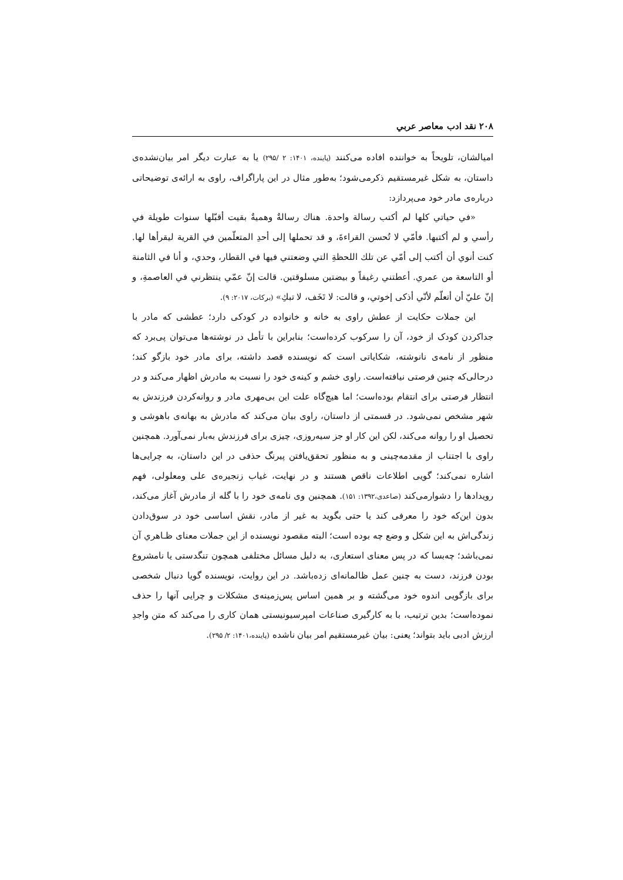۲۰۸ نقد ادب معاصر عربي
امیالشان، تلویحاً به خواننده افاده می‌کنند (پاینده، ۱۴۰۱: ۲ /۲۹۵) یا به عبارت دیگر امر بیان‌نشده‌ی داستان، به شکل غیرمستقیم ذکرمی‌شود؛ به‌طور مثال در این پاراگراف، راوی به ارائه‌ی توضیحاتی درباره‌ی مادر خود می‌پردازد:
«في حياتي كلها لم أكتب رسالة واحدة. هناك رسالةٌ وهميةٌ بقيت أقبّلها سنوات طويلة في رأسي و لم أكتبها. فأمّي لا تُحسن القراءةَ، و قد تحملها إلى أحدِ المتعلّمين في القرية ليقرأها لها. كنت أنوي أن أكتب إلى أمّي عن تلك اللحظةِ التي وضعتني فيها في القطار، وحدي، و أنا في الثامنة أو التاسعة من عمري. أعطتني رغيفاً و بيضتين مسلوقتين. قالت إنّ عمّي ينتظرني في العاصمةِ، و إنّ عليّ أن أتعلّم لأنّي أذكى إخوتي، و قالت: لا تَخَف، لا تبكِ» (بركات، ۲۰۱۷: ۹).
این جملات حکایت از عطش راوی به خانه و خانواده در کودکی دارد؛ عطشی که مادر با جداکردن کودک از خود، آن را سرکوب کرده‌است؛ بنابراین با تأمل در نوشته‌ها می‌توان پی‌برد که منظور از نامه‌ی نانوشته، شکایاتی است که نویسنده قصد داشته، برای مادر خود بازگو کند؛ درحالی‌که چنین فرصتی نیافته‌است. راوی خشم و کینه‌ی خود را نسبت به مادرش اظهار می‌کند و در انتظار فرصتی برای انتقام بوده‌است؛ اما هیچ‌گاه علت این بی‌مهری مادر و روانه‌کردن فرزندش به شهر مشخص نمی‌شود. در قسمتی از داستان، راوی بیان می‌کند که مادرش به بهانه‌ی باهوشی و تحصیل او را روانه می‌کند، لکن این کار او جز سیه‌روزی، چیزی برای فرزندش به‌بار نمی‌آورد. همچنین راوی با اجتناب از مقدمه‌چینی و به منظور تحقق‌یافتن پیرنگ حذفی در این داستان، به چرایی‌ها اشاره نمی‌کند؛ گویی اطلاعات ناقص هستند و در نهایت، غیاب زنجیره‌ی علی ومعلولی، فهم رویدادها را دشوارمی‌کند (صاعدی،۱۳۹۲: ۱۵۱). همچنین وی نامه‌ی خود را با گله از مادرش آغاز می‌کند، بدون این‌که خود را معرفی کند یا حتی بگوید به غیر از مادر، نقش اساسی خود در سوق‌دادن زندگی‌اش به این شکل و وضع چه بوده است؛ البته مقصود نویسنده از این جملات معنای ظـاهري آن نمی‌باشد؛ چه‌بسا که در پس معنای استعاری، به دلیل مسائل مختلفی همچون تنگدستی یا نامشروع بودن فرزند، دست به چنین عمل ظالمانه‌ای زده‌باشد. در این روایت، نویسنده گویا دنبال شخصی برای بازگویی اندوه خود می‌گشته و بر همین اساس پس‌زمینه‌ی مشکلات و چرایی آنها را حذف نموده‌است؛ بدین ترتیب، با به کارگیری صناعات امپرسیونیستی همان کاری را می‌کند که متن واجدِ ارزش ادبی باید بتواند؛ یعنی: بیان غیرمستقیم امر بیان ناشده (پاینده،۱۴۰۱: ۲/ ۲۹۵).